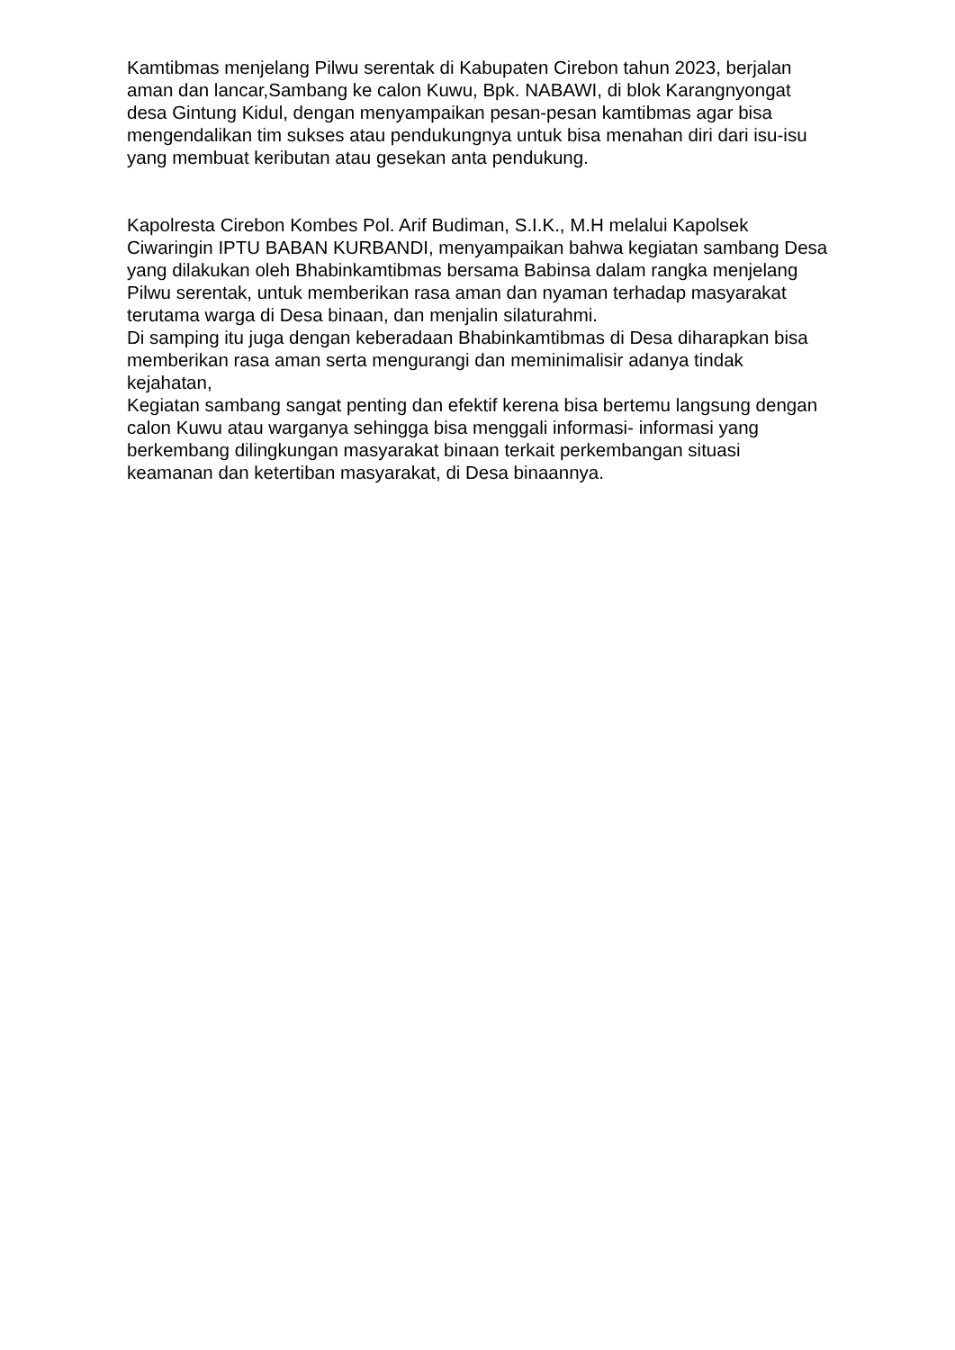Kamtibmas menjelang Pilwu serentak di Kabupaten Cirebon tahun 2023, berjalan aman dan lancar,Sambang ke calon Kuwu, Bpk. NABAWI, di blok Karangnyongat desa Gintung Kidul, dengan menyampaikan pesan-pesan kamtibmas agar bisa mengendalikan tim sukses atau pendukungnya untuk bisa menahan diri dari isu-isu yang membuat keributan atau gesekan anta pendukung.
Kapolresta Cirebon Kombes Pol. Arif Budiman, S.I.K., M.H melalui Kapolsek Ciwaringin IPTU BABAN KURBANDI, menyampaikan bahwa kegiatan sambang Desa yang dilakukan oleh Bhabinkamtibmas bersama Babinsa dalam rangka menjelang Pilwu serentak, untuk memberikan rasa aman dan nyaman terhadap masyarakat terutama warga di Desa binaan, dan menjalin silaturahmi.
Di samping itu juga dengan keberadaan Bhabinkamtibmas di Desa diharapkan bisa memberikan rasa aman serta mengurangi dan meminimalisir adanya tindak kejahatan,
Kegiatan sambang sangat penting dan efektif kerena bisa bertemu langsung dengan calon Kuwu atau warganya sehingga bisa menggali informasi- informasi yang berkembang dilingkungan masyarakat binaan terkait perkembangan situasi keamanan dan ketertiban masyarakat, di Desa binaannya.